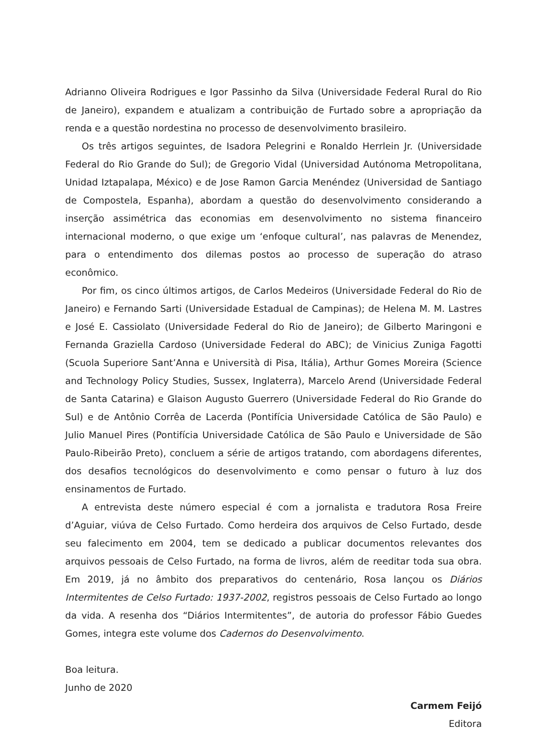Adrianno Oliveira Rodrigues e Igor Passinho da Silva (Universidade Federal Rural do Rio de Janeiro), expandem e atualizam a contribuição de Furtado sobre a apropriação da renda e a questão nordestina no processo de desenvolvimento brasileiro.
Os três artigos seguintes, de Isadora Pelegrini e Ronaldo Herrlein Jr. (Universidade Federal do Rio Grande do Sul); de Gregorio Vidal (Universidad Autónoma Metropolitana, Unidad Iztapalapa, México) e de Jose Ramon Garcia Menéndez (Universidad de Santiago de Compostela, Espanha), abordam a questão do desenvolvimento considerando a inserção assimétrica das economias em desenvolvimento no sistema financeiro internacional moderno, o que exige um ‘enfoque cultural’, nas palavras de Menendez, para o entendimento dos dilemas postos ao processo de superação do atraso econômico.
Por fim, os cinco últimos artigos, de Carlos Medeiros (Universidade Federal do Rio de Janeiro) e Fernando Sarti (Universidade Estadual de Campinas); de Helena M. M. Lastres e José E. Cassiolato (Universidade Federal do Rio de Janeiro); de Gilberto Maringoni e Fernanda Graziella Cardoso (Universidade Federal do ABC); de Vinicius Zuniga Fagotti (Scuola Superiore Sant’Anna e Università di Pisa, Itália), Arthur Gomes Moreira (Science and Technology Policy Studies, Sussex, Inglaterra), Marcelo Arend (Universidade Federal de Santa Catarina) e Glaison Augusto Guerrero (Universidade Federal do Rio Grande do Sul) e de Antônio Corrêa de Lacerda (Pontifícia Universidade Católica de São Paulo) e Julio Manuel Pires (Pontifícia Universidade Católica de São Paulo e Universidade de São Paulo-Ribeirão Preto), concluem a série de artigos tratando, com abordagens diferentes, dos desafios tecnológicos do desenvolvimento e como pensar o futuro à luz dos ensinamentos de Furtado.
A entrevista deste número especial é com a jornalista e tradutora Rosa Freire d’Aguiar, viúva de Celso Furtado. Como herdeira dos arquivos de Celso Furtado, desde seu falecimento em 2004, tem se dedicado a publicar documentos relevantes dos arquivos pessoais de Celso Furtado, na forma de livros, além de reeditar toda sua obra. Em 2019, já no âmbito dos preparativos do centenário, Rosa lançou os Diários Intermitentes de Celso Furtado: 1937-2002, registros pessoais de Celso Furtado ao longo da vida. A resenha dos “Diários Intermitentes”, de autoria do professor Fábio Guedes Gomes, integra este volume dos Cadernos do Desenvolvimento.
Boa leitura.
Junho de 2020
Carmem Feijó
Editora